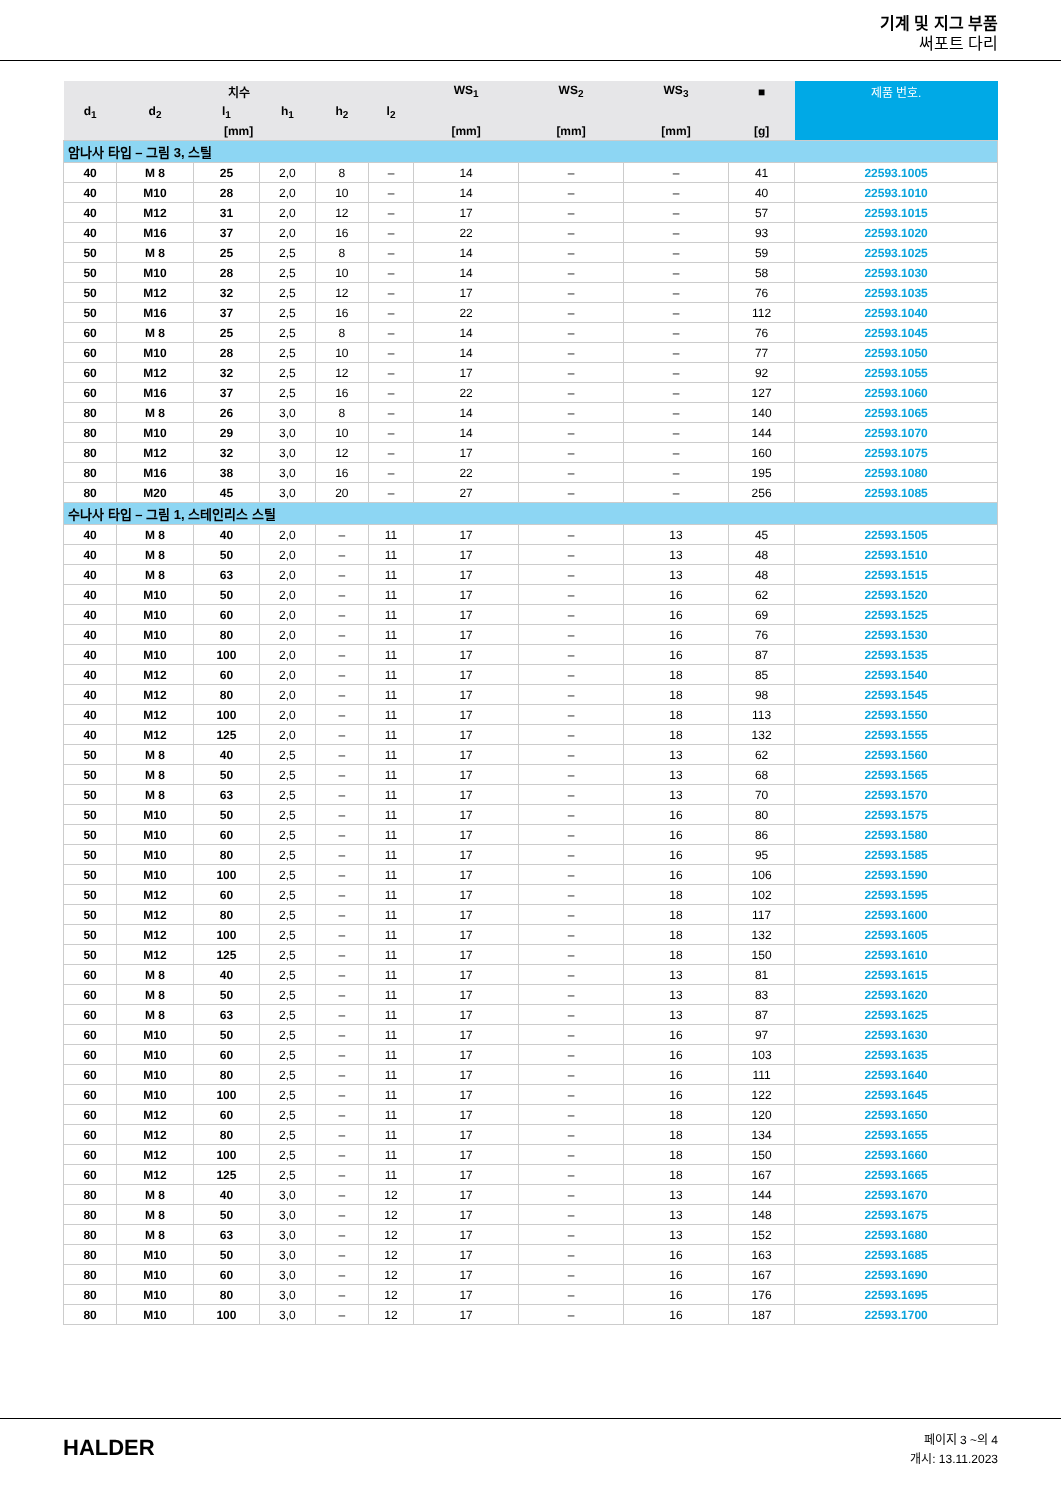기계 및 지그 부품
써포트 다리
| 치수 | | | | | | WS<sub>1</sub> | WS<sub>2</sub> | WS<sub>3</sub> | ■ | 제품 번호. |
| --- | --- | --- | --- | --- | --- | --- | --- | --- | --- | --- |
| d<sub>1</sub> | d<sub>2</sub> | l<sub>1</sub> | h<sub>1</sub> | h<sub>2</sub> | l<sub>2</sub> | | | | | |
| [mm] | | | | | | [mm] | [mm] | [mm] | [g] | |
| 암나사 타입 – 그림 3, 스틸 | | | | | | | | | | |
| 40 | M 8 | 25 | 2,0 | 8 | – | 14 | – | – | 41 | 22593.1005 |
| 40 | M10 | 28 | 2,0 | 10 | – | 14 | – | – | 40 | 22593.1010 |
| 40 | M12 | 31 | 2,0 | 12 | – | 17 | – | – | 57 | 22593.1015 |
| 40 | M16 | 37 | 2,0 | 16 | – | 22 | – | – | 93 | 22593.1020 |
| 50 | M 8 | 25 | 2,5 | 8 | – | 14 | – | – | 59 | 22593.1025 |
| 50 | M10 | 28 | 2,5 | 10 | – | 14 | – | – | 58 | 22593.1030 |
| 50 | M12 | 32 | 2,5 | 12 | – | 17 | – | – | 76 | 22593.1035 |
| 50 | M16 | 37 | 2,5 | 16 | – | 22 | – | – | 112 | 22593.1040 |
| 60 | M 8 | 25 | 2,5 | 8 | – | 14 | – | – | 76 | 22593.1045 |
| 60 | M10 | 28 | 2,5 | 10 | – | 14 | – | – | 77 | 22593.1050 |
| 60 | M12 | 32 | 2,5 | 12 | – | 17 | – | – | 92 | 22593.1055 |
| 60 | M16 | 37 | 2,5 | 16 | – | 22 | – | – | 127 | 22593.1060 |
| 80 | M 8 | 26 | 3,0 | 8 | – | 14 | – | – | 140 | 22593.1065 |
| 80 | M10 | 29 | 3,0 | 10 | – | 14 | – | – | 144 | 22593.1070 |
| 80 | M12 | 32 | 3,0 | 12 | – | 17 | – | – | 160 | 22593.1075 |
| 80 | M16 | 38 | 3,0 | 16 | – | 22 | – | – | 195 | 22593.1080 |
| 80 | M20 | 45 | 3,0 | 20 | – | 27 | – | – | 256 | 22593.1085 |
| 수나사 타입 – 그림 1, 스테인리스 스틸 | | | | | | | | | | |
| 40 | M 8 | 40 | 2,0 | – | 11 | 17 | – | 13 | 45 | 22593.1505 |
| 40 | M 8 | 50 | 2,0 | – | 11 | 17 | – | 13 | 48 | 22593.1510 |
| 40 | M 8 | 63 | 2,0 | – | 11 | 17 | – | 13 | 48 | 22593.1515 |
| 40 | M10 | 50 | 2,0 | – | 11 | 17 | – | 16 | 62 | 22593.1520 |
| 40 | M10 | 60 | 2,0 | – | 11 | 17 | – | 16 | 69 | 22593.1525 |
| 40 | M10 | 80 | 2,0 | – | 11 | 17 | – | 16 | 76 | 22593.1530 |
| 40 | M10 | 100 | 2,0 | – | 11 | 17 | – | 16 | 87 | 22593.1535 |
| 40 | M12 | 60 | 2,0 | – | 11 | 17 | – | 18 | 85 | 22593.1540 |
| 40 | M12 | 80 | 2,0 | – | 11 | 17 | – | 18 | 98 | 22593.1545 |
| 40 | M12 | 100 | 2,0 | – | 11 | 17 | – | 18 | 113 | 22593.1550 |
| 40 | M12 | 125 | 2,0 | – | 11 | 17 | – | 18 | 132 | 22593.1555 |
| 50 | M 8 | 40 | 2,5 | – | 11 | 17 | – | 13 | 62 | 22593.1560 |
| 50 | M 8 | 50 | 2,5 | – | 11 | 17 | – | 13 | 68 | 22593.1565 |
| 50 | M 8 | 63 | 2,5 | – | 11 | 17 | – | 13 | 70 | 22593.1570 |
| 50 | M10 | 50 | 2,5 | – | 11 | 17 | – | 16 | 80 | 22593.1575 |
| 50 | M10 | 60 | 2,5 | – | 11 | 17 | – | 16 | 86 | 22593.1580 |
| 50 | M10 | 80 | 2,5 | – | 11 | 17 | – | 16 | 95 | 22593.1585 |
| 50 | M10 | 100 | 2,5 | – | 11 | 17 | – | 16 | 106 | 22593.1590 |
| 50 | M12 | 60 | 2,5 | – | 11 | 17 | – | 18 | 102 | 22593.1595 |
| 50 | M12 | 80 | 2,5 | – | 11 | 17 | – | 18 | 117 | 22593.1600 |
| 50 | M12 | 100 | 2,5 | – | 11 | 17 | – | 18 | 132 | 22593.1605 |
| 50 | M12 | 125 | 2,5 | – | 11 | 17 | – | 18 | 150 | 22593.1610 |
| 60 | M 8 | 40 | 2,5 | – | 11 | 17 | – | 13 | 81 | 22593.1615 |
| 60 | M 8 | 50 | 2,5 | – | 11 | 17 | – | 13 | 83 | 22593.1620 |
| 60 | M 8 | 63 | 2,5 | – | 11 | 17 | – | 13 | 87 | 22593.1625 |
| 60 | M10 | 50 | 2,5 | – | 11 | 17 | – | 16 | 97 | 22593.1630 |
| 60 | M10 | 60 | 2,5 | – | 11 | 17 | – | 16 | 103 | 22593.1635 |
| 60 | M10 | 80 | 2,5 | – | 11 | 17 | – | 16 | 111 | 22593.1640 |
| 60 | M10 | 100 | 2,5 | – | 11 | 17 | – | 16 | 122 | 22593.1645 |
| 60 | M12 | 60 | 2,5 | – | 11 | 17 | – | 18 | 120 | 22593.1650 |
| 60 | M12 | 80 | 2,5 | – | 11 | 17 | – | 18 | 134 | 22593.1655 |
| 60 | M12 | 100 | 2,5 | – | 11 | 17 | – | 18 | 150 | 22593.1660 |
| 60 | M12 | 125 | 2,5 | – | 11 | 17 | – | 18 | 167 | 22593.1665 |
| 80 | M 8 | 40 | 3,0 | – | 12 | 17 | – | 13 | 144 | 22593.1670 |
| 80 | M 8 | 50 | 3,0 | – | 12 | 17 | – | 13 | 148 | 22593.1675 |
| 80 | M 8 | 63 | 3,0 | – | 12 | 17 | – | 13 | 152 | 22593.1680 |
| 80 | M10 | 50 | 3,0 | – | 12 | 17 | – | 16 | 163 | 22593.1685 |
| 80 | M10 | 60 | 3,0 | – | 12 | 17 | – | 16 | 167 | 22593.1690 |
| 80 | M10 | 80 | 3,0 | – | 12 | 17 | – | 16 | 176 | 22593.1695 |
| 80 | M10 | 100 | 3,0 | – | 12 | 17 | – | 16 | 187 | 22593.1700 |
HALDER
페이지 3 ~의 4
개시: 13.11.2023